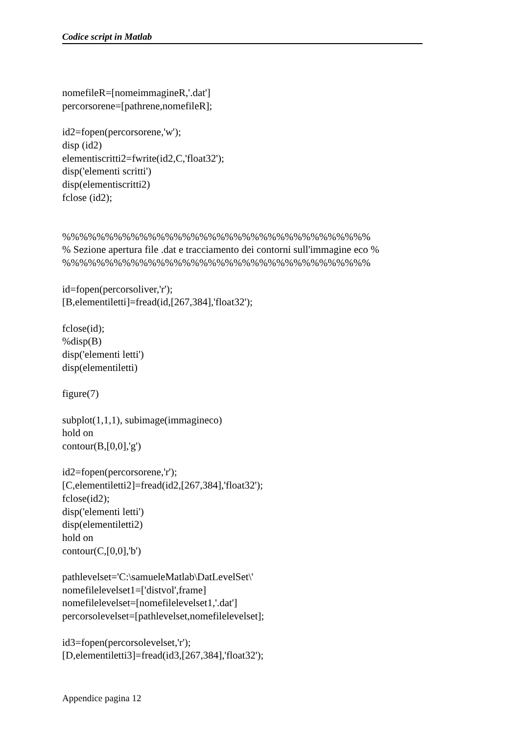Codice script in Matlab
nomefileR=[nomeimmagineR,'.dat'] percorsorene=[pathrene,nomefileR]; id2=fopen(percorsorene,'w'); disp (id2) elementiscritti2=fwrite(id2,C,'float32'); disp('elementi scritti') disp(elementiscritti2) fclose (id2); %%%%%%%%%%%%%%%%%%%%%%%%%%%%%%%%%%%% % Sezione apertura file .dat e tracciamento dei contorni sull'immagine eco % %%%%%%%%%%%%%%%%%%%%%%%%%%%%%%%%%%%% id=fopen(percorsoliver,'r'); [B,elementiletti]=fread(id,[267,384],'float32'); fclose(id); %disp(B) disp('elementi letti') disp(elementiletti) figure(7) subplot(1,1,1), subimage(immagineco) hold on contour(B,[0,0],'g') id2=fopen(percorsorene,'r'); [C,elementiletti2]=fread(id2,[267,384],'float32'); fclose(id2); disp('elementi letti') disp(elementiletti2) hold on contour(C,[0,0],'b') pathlevelset='C:\samueleMatlab\DatLevelSet\' nomefilelevelset1=['distvol',frame] nomefilelevelset=[nomefilelevelset1,'.dat'] percorsolevelset=[pathlevelset,nomefilelevelset]; id3=fopen(percorsolevelset,'r'); [D,elementiletti3]=fread(id3,[267,384],'float32');
Appendice pagina 12